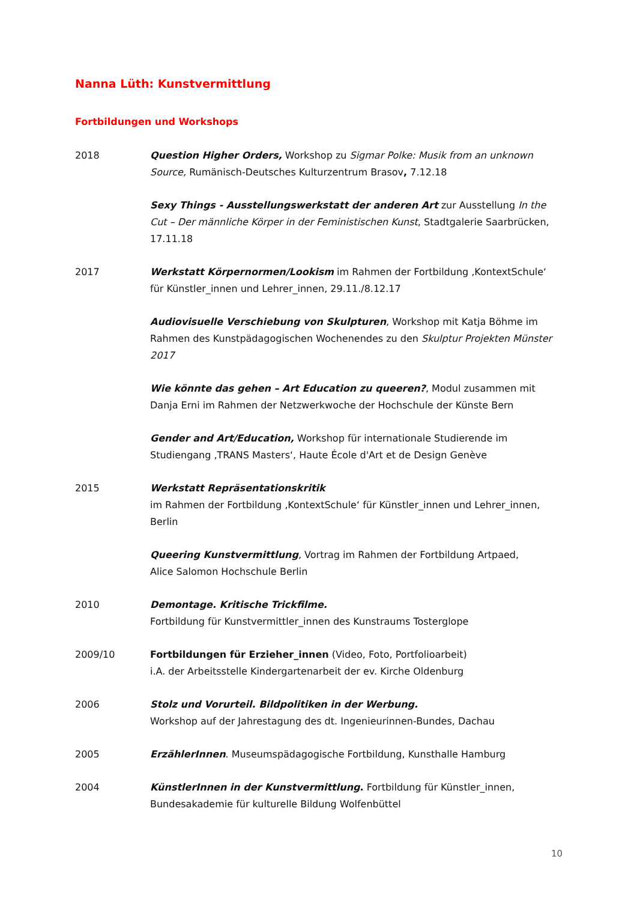Nanna Lüth: Kunstvermittlung
Fortbildungen und Workshops
2018 Question Higher Orders, Workshop zu Sigmar Polke: Musik from an unknown Source, Rumänisch-Deutsches Kulturzentrum Brasov, 7.12.18
Sexy Things - Ausstellungswerkstatt der anderen Art zur Ausstellung In the Cut – Der männliche Körper in der Feministischen Kunst, Stadtgalerie Saarbrücken, 17.11.18
2017 Werkstatt Körpernormen/Lookism im Rahmen der Fortbildung ‚KontextSchule‘ für Künstler_innen und Lehrer_innen, 29.11./8.12.17
Audiovisuelle Verschiebung von Skulpturen, Workshop mit Katja Böhme im Rahmen des Kunstpädagogischen Wochenendes zu den Skulptur Projekten Münster 2017
Wie könnte das gehen – Art Education zu queeren?, Modul zusammen mit Danja Erni im Rahmen der Netzwerkwoche der Hochschule der Künste Bern
Gender and Art/Education, Workshop für internationale Studierende im Studiengang ‚TRANS Masters‘, Haute École d'Art et de Design Genève
2015 Werkstatt Repräsentationskritik
im Rahmen der Fortbildung ‚KontextSchule‘ für Künstler_innen und Lehrer_innen, Berlin
Queering Kunstvermittlung, Vortrag im Rahmen der Fortbildung Artpaed,
Alice Salomon Hochschule Berlin
2010 Demontage. Kritische Trickfilme.
Fortbildung für Kunstvermittler_innen des Kunstraums Tosterglope
2009/10 Fortbildungen für Erzieher_innen (Video, Foto, Portfolioarbeit)
i.A. der Arbeitsstelle Kindergartenarbeit der ev. Kirche Oldenburg
2006 Stolz und Vorurteil. Bildpolitiken in der Werbung.
Workshop auf der Jahrestagung des dt. Ingenieurinnen-Bundes, Dachau
2005 ErzählerInnen. Museumspädagogische Fortbildung, Kunsthalle Hamburg
2004 KünstlerInnen in der Kunstvermittlung. Fortbildung für Künstler_innen,
Bundesakademie für kulturelle Bildung Wolfenbüttel
10